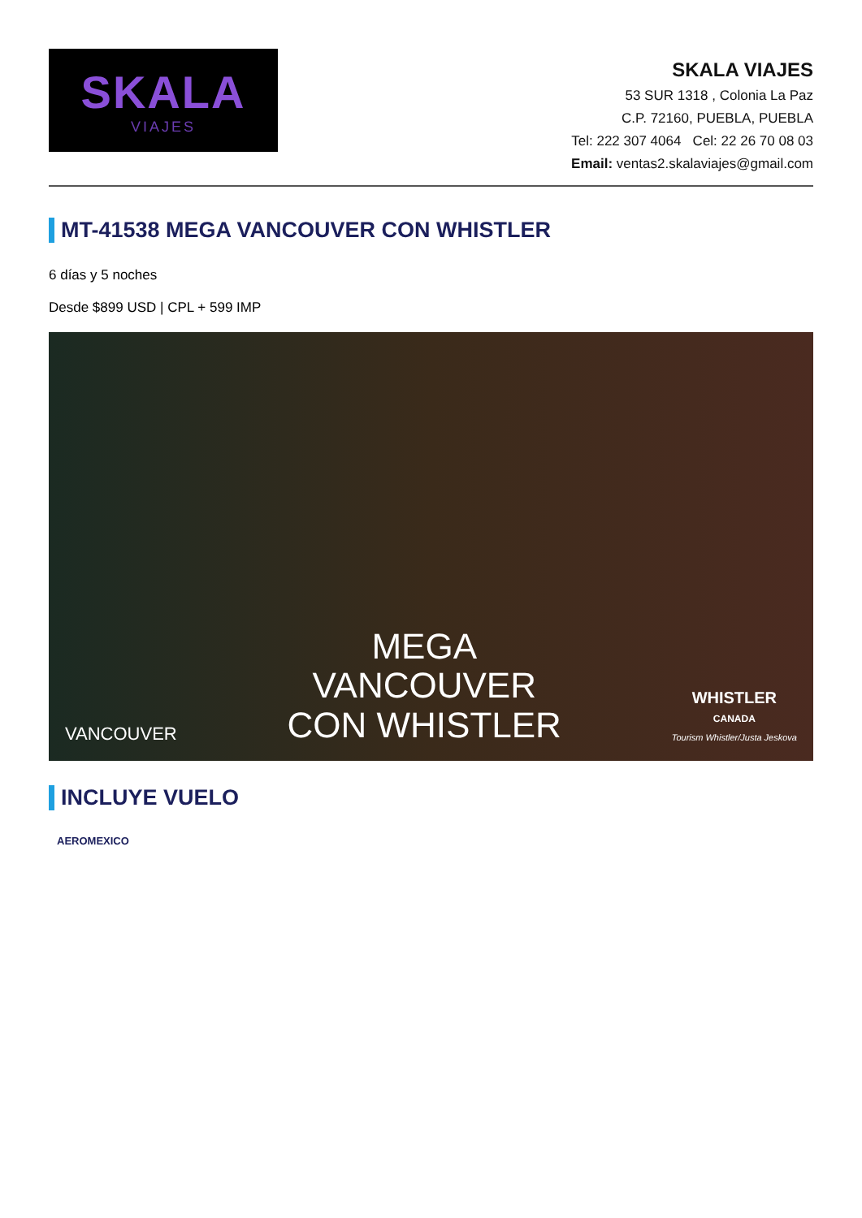SKALA
VIAJES
SKALA VIAJES
53 SUR 1318 , Colonia La Paz
C.P. 72160, PUEBLA, PUEBLA
Tel: 222 307 4064 Cel: 22 26 70 08 03
Email: ventas2.skalaviajes@gmail.com
MT-41538 MEGA VANCOUVER CON WHISTLER
6 días y 5 noches
Desde $899 USD | CPL + 599 IMP
VANCOUVER
MEGA
VANCOUVER
CON WHISTLER
WHISTLER
CANADA
Tourism Whistler/Justa Jeskova
INCLUYE VUELO
AEROMEXICO